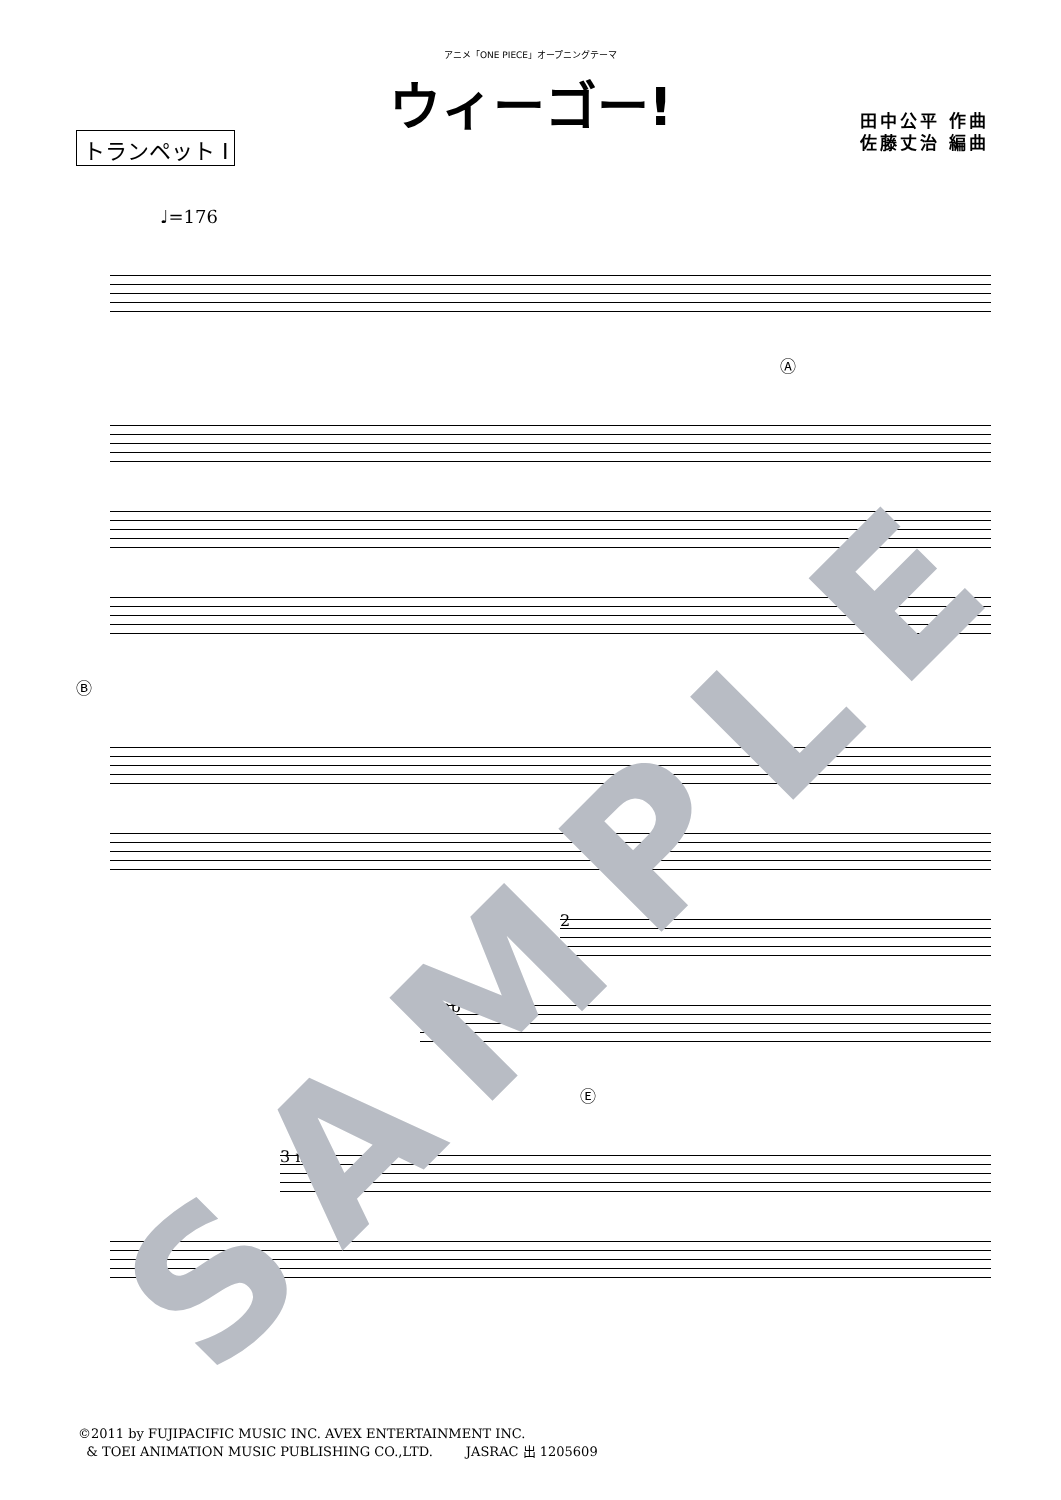アニメ「ONE PIECE」オープニングテーマ
ウィーゴー!
トランペット Ⅰ
田中公平 作曲
佐藤丈治 編曲
♩=176
Ⓐ
Ⓑ
2
2 mp
Ⓔ
3 mf
©2011 by FUJIPACIFIC MUSIC INC. AVEX ENTERTAINMENT INC.
& TOEI ANIMATION MUSIC PUBLISHING CO.,LTD. JASRAC 出 1205609
SAMPLE